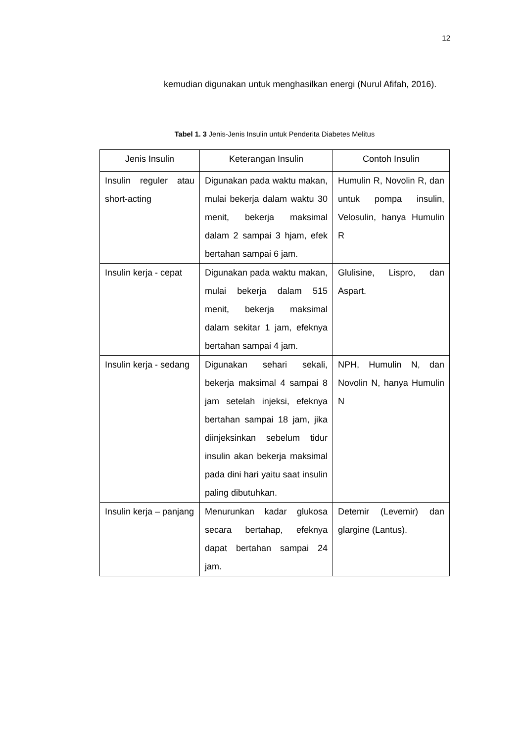12
kemudian digunakan untuk menghasilkan energi (Nurul Afifah, 2016).
Tabel 1. 3 Jenis-Jenis Insulin untuk Penderita Diabetes Melitus
| Jenis Insulin | Keterangan Insulin | Contoh Insulin |
| --- | --- | --- |
| Insulin reguler atau short-acting | Digunakan pada waktu makan, mulai bekerja dalam waktu 30 menit, bekerja maksimal dalam 2 sampai 3 hjam, efek bertahan sampai 6 jam. | Humulin R, Novolin R, dan untuk pompa insulin, Velosulin, hanya Humulin R |
| Insulin kerja - cepat | Digunakan pada waktu makan, mulai bekerja dalam 515 menit, bekerja maksimal dalam sekitar 1 jam, efeknya bertahan sampai 4 jam. | Glulisine, Lispro, dan Aspart. |
| Insulin kerja - sedang | Digunakan sehari sekali, bekerja maksimal 4 sampai 8 jam setelah injeksi, efeknya bertahan sampai 18 jam, jika diinjeksinkan sebelum tidur insulin akan bekerja maksimal pada dini hari yaitu saat insulin paling dibutuhkan. | NPH, Humulin N, dan Novolin N, hanya Humulin N |
| Insulin kerja – panjang | Menurunkan kadar glukosa secara bertahap, efeknya dapat bertahan sampai 24 jam. | Detemir (Levemir) dan glargine (Lantus). |